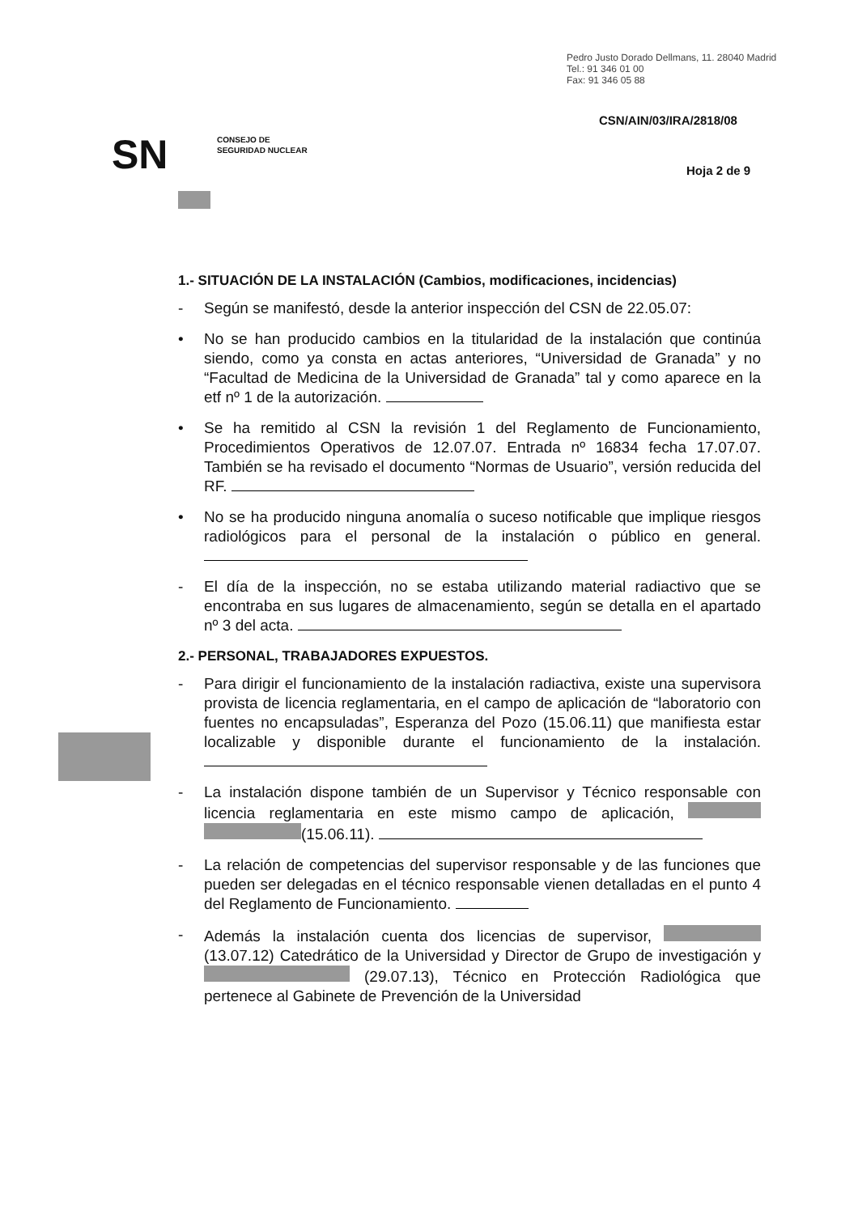Pedro Justo Dorado Dellmans, 11. 28040 Madrid
Tel.: 91 346 01 00
Fax: 91 346 05 88
CSN/AIN/03/IRA/2818/08
SN
CONSEJO DE
SEGURIDAD NUCLEAR
Hoja 2 de 9
1.- SITUACIÓN DE LA INSTALACIÓN (Cambios, modificaciones, incidencias)
- Según se manifestó, desde la anterior inspección del CSN de 22.05.07:
• No se han producido cambios en la titularidad de la instalación que continúa siendo, como ya consta en actas anteriores, “Universidad de Granada” y no “Facultad de Medicina de la Universidad de Granada” tal y como aparece en la etf nº 1 de la autorización.
• Se ha remitido al CSN la revisión 1 del Reglamento de Funcionamiento, Procedimientos Operativos de 12.07.07. Entrada nº 16834 fecha 17.07.07. También se ha revisado el documento “Normas de Usuario”, versión reducida del RF.
• No se ha producido ninguna anomalía o suceso notificable que implique riesgos radiológicos para el personal de la instalación o público en general.
- El día de la inspección, no se estaba utilizando material radiactivo que se encontraba en sus lugares de almacenamiento, según se detalla en el apartado nº 3 del acta.
2.- PERSONAL, TRABAJADORES EXPUESTOS.
- Para dirigir el funcionamiento de la instalación radiactiva, existe una supervisora provista de licencia reglamentaria, en el campo de aplicación de “laboratorio con fuentes no encapsuladas”, Esperanza del Pozo (15.06.11) que manifiesta estar localizable y disponible durante el funcionamiento de la instalación.
- La instalación dispone también de un Supervisor y Técnico responsable con licencia reglamentaria en este mismo campo de aplicación, (15.06.11).
- La relación de competencias del supervisor responsable y de las funciones que pueden ser delegadas en el técnico responsable vienen detalladas en el punto 4 del Reglamento de Funcionamiento.
- Además la instalación cuenta dos licencias de supervisor, (13.07.12) Catedrático de la Universidad y Director de Grupo de investigación y (29.07.13), Técnico en Protección Radiológica que pertenece al Gabinete de Prevención de la Universidad